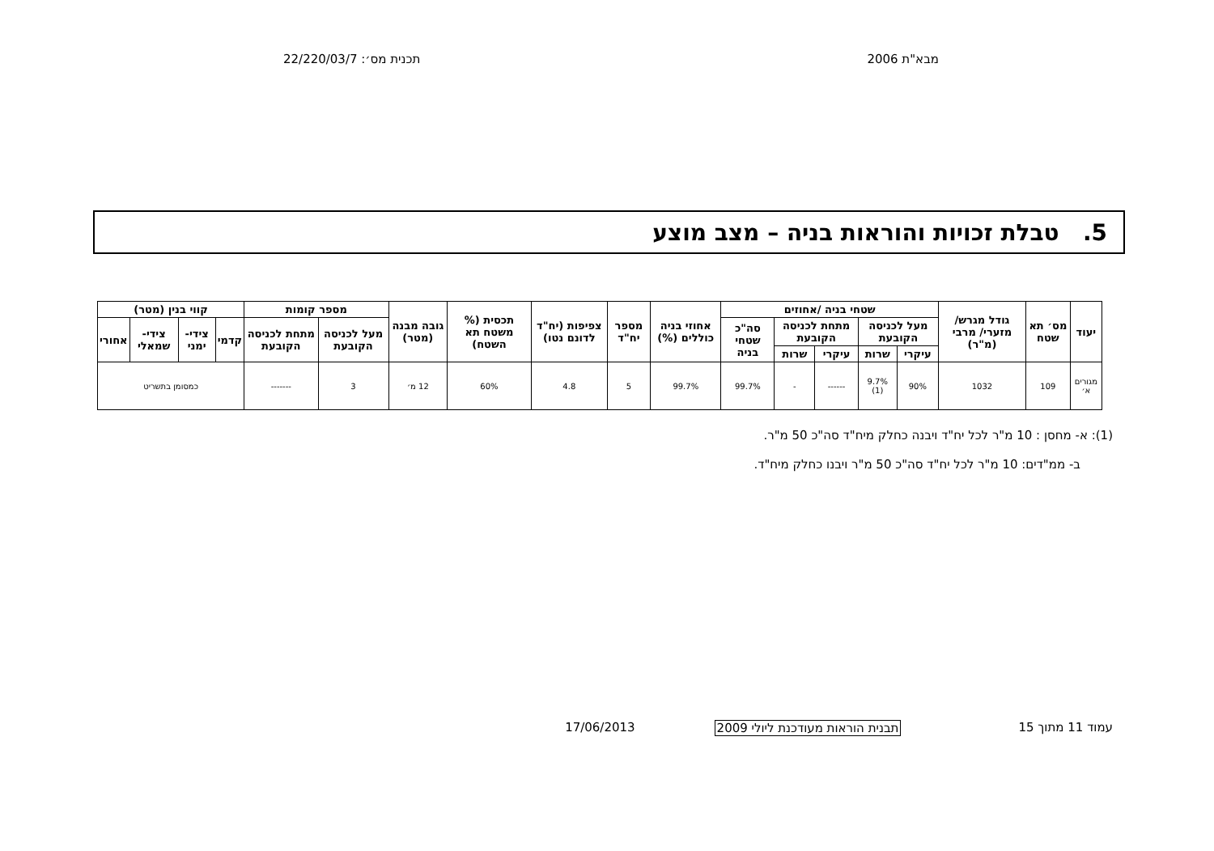מבא"ת 2006 תכנית מס׳: 22/220/03/7
5. טבלת זכויות והוראות בניה – מצב מוצע
| יעוד | מס׳ תא שטח | גודל מגרש/ מזערי/ מרבי (מ"ר) | שטחי בניה /אחוזים | | | | | אחוזי בניה כוללים (%) | מספר יח"ד | צפיפות (יח"ד לדונם נטו) | תכסית (% משטח תא השטח) | גובה מבנה (מטר) | מספר קומות | | קווי בנין (מטר) | | | |
| --- | --- | --- | --- | --- | --- | --- | --- | --- | --- | --- | --- | --- | --- | --- | --- | --- | --- | --- |
| | | | מעל לכניסה הקובעת | | מתחת לכניסה הקובעת | | סה"כ שטחי בניה | | | | | | מעל לכניסה הקובעת | מתחת לכניסה הקובעת | קדמי | צידי- ימני | צידי- שמאלי | אחורי |
| | | | עיקרי | שרות | עיקרי | שרות | | | | | | | | | | | | |
| מגורים א׳ | 109 | 1032 | 90% | 9.7% (1) | ------ | - | 99.7% | 99.7% | 5 | 4.8 | 60% | 12 מ׳ | 3 | ------- | כמסומן בתשריט | | | |
(1): א- מחסן : 10 מ"ר לכל יח"ד ויבנה כחלק מיח"ד סה"כ 50 מ"ר.
ב- ממ"דים: 10 מ"ר לכל יח"ד סה"כ 50 מ"ר ויבנו כחלק מיח"ד.
עמוד 11 מתוך 15 תבנית הוראות מעודכנת ליולי 2009 17/06/2013